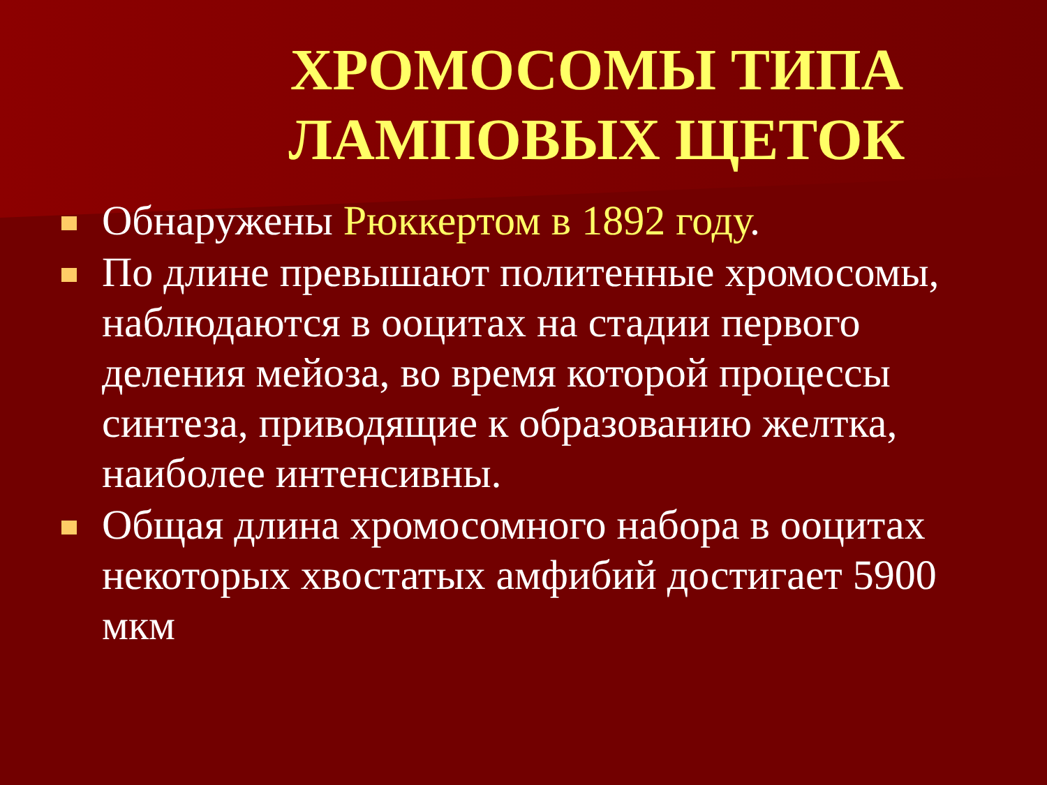ХРОМОСОМЫ ТИПА
ЛАМПОВЫХ ЩЕТОК
Обнаружены Рюккертом в 1892 году.
По длине превышают политенные хромосомы, наблюдаются в ооцитах на стадии первого деления мейоза, во время которой процессы синтеза, приводящие к образованию желтка, наиболее интенсивны.
Общая длина хромосомного набора в ооцитах некоторых хвостатых амфибий достигает 5900 мкм